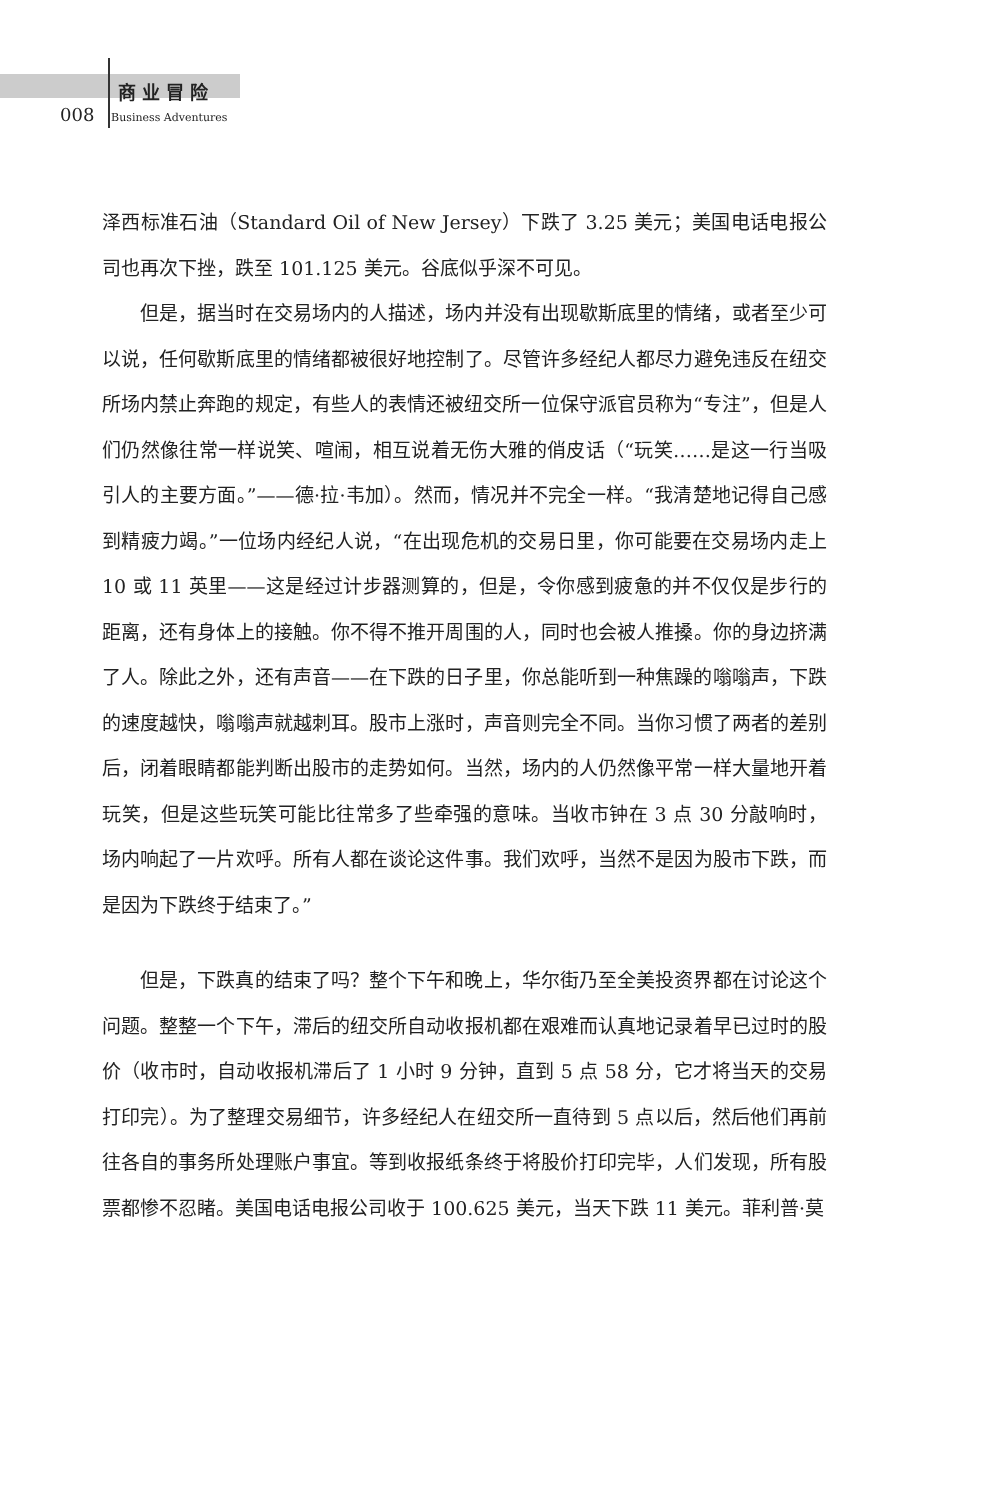商业冒险
008 Business Adventures
泽西标准石油（Standard Oil of New Jersey）下跌了 3.25 美元；美国电话电报公司也再次下挫，跌至 101.125 美元。谷底似乎深不可见。
但是，据当时在交易场内的人描述，场内并没有出现歇斯底里的情绪，或者至少可以说，任何歇斯底里的情绪都被很好地控制了。尽管许多经纪人都尽力避免违反在纽交所场内禁止奔跑的规定，有些人的表情还被纽交所一位保守派官员称为“专注”，但是人们仍然像往常一样说笑、喧闹，相互说着无伤大雅的俏皮话（“玩笑……是这一行当吸引人的主要方面。”——德·拉·韦加）。然而，情况并不完全一样。“我清楚地记得自己感到精疲力竭。”一位场内经纪人说，“在出现危机的交易日里，你可能要在交易场内走上 10 或 11 英里——这是经过计步器测算的，但是，令你感到疲惫的并不仅仅是步行的距离，还有身体上的接触。你不得不推开周围的人，同时也会被人推搡。你的身边挤满了人。除此之外，还有声音——在下跌的日子里，你总能听到一种焦躁的嗡嗡声，下跌的速度越快，嗡嗡声就越刺耳。股市上涨时，声音则完全不同。当你习惯了两者的差别后，闭着眼睛都能判断出股市的走势如何。当然，场内的人仍然像平常一样大量地开着玩笑，但是这些玩笑可能比往常多了些牵强的意味。当收市钟在 3 点 30 分敲响时，场内响起了一片欢呼。所有人都在谈论这件事。我们欢呼，当然不是因为股市下跌，而是因为下跌终于结束了。”
但是，下跌真的结束了吗？整个下午和晚上，华尔街乃至全美投资界都在讨论这个问题。整整一个下午，滞后的纽交所自动收报机都在艰难而认真地记录着早已过时的股价（收市时，自动收报机滞后了 1 小时 9 分钟，直到 5 点 58 分，它才将当天的交易打印完）。为了整理交易细节，许多经纪人在纽交所一直待到 5 点以后，然后他们再前往各自的事务所处理账户事宜。等到收报纸条终于将股价打印完毕，人们发现，所有股票都惨不忍睹。美国电话电报公司收于 100.625 美元，当天下跌 11 美元。菲利普·莫